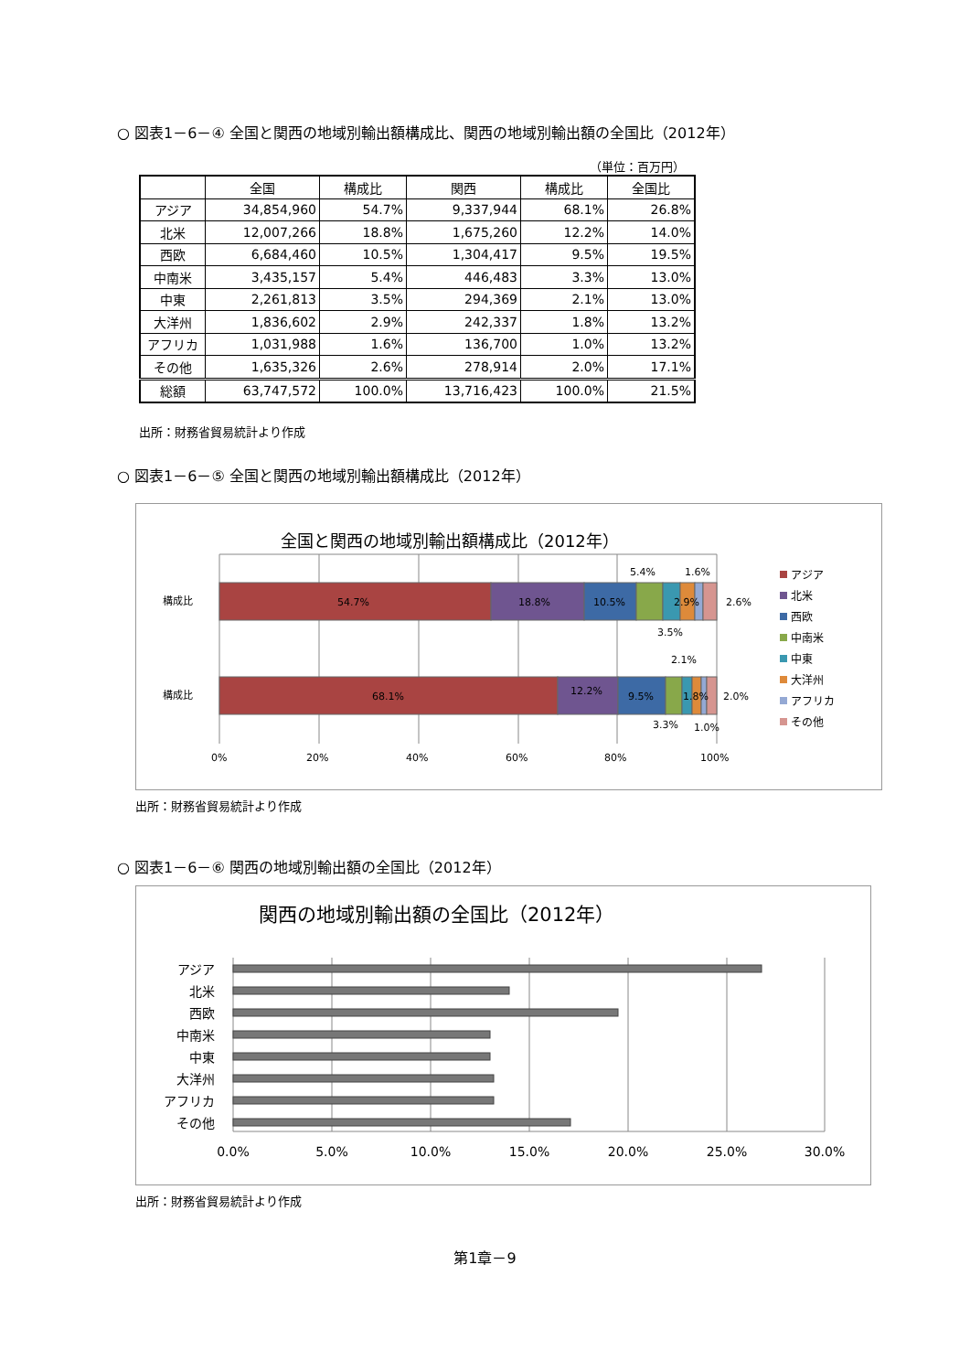○ 図表1－6－④ 全国と関西の地域別輸出額構成比、関西の地域別輸出額の全国比（2012年）
（単位：百万円）
| | 全国 | 構成比 | 関西 | 構成比 | 全国比 |
| --- | --- | --- | --- | --- | --- |
| アジア | 34,854,960 | 54.7% | 9,337,944 | 68.1% | 26.8% |
| 北米 | 12,007,266 | 18.8% | 1,675,260 | 12.2% | 14.0% |
| 西欧 | 6,684,460 | 10.5% | 1,304,417 | 9.5% | 19.5% |
| 中南米 | 3,435,157 | 5.4% | 446,483 | 3.3% | 13.0% |
| 中東 | 2,261,813 | 3.5% | 294,369 | 2.1% | 13.0% |
| 大洋州 | 1,836,602 | 2.9% | 242,337 | 1.8% | 13.2% |
| アフリカ | 1,031,988 | 1.6% | 136,700 | 1.0% | 13.2% |
| その他 | 1,635,326 | 2.6% | 278,914 | 2.0% | 17.1% |
| 総額 | 63,747,572 | 100.0% | 13,716,423 | 100.0% | 21.5% |
出所：財務省貿易統計より作成
○ 図表1－6－⑤ 全国と関西の地域別輸出額構成比（2012年）
全国と関西の地域別輸出額構成比（2012年）
構成比
構成比
54.7%
18.8%
10.5%
2.9%
68.1%
12.2%
9.5%
1.8%
5.4%
1.6%
2.6%
3.5%
2.1%
2.0%
3.3%
1.0%
0%
20%
40%
60%
80%
100%
アジア
北米
西欧
中南米
中東
大洋州
アフリカ
その他
出所：財務省貿易統計より作成
○ 図表1－6－⑥ 関西の地域別輸出額の全国比（2012年）
関西の地域別輸出額の全国比（2012年）
アジア
北米
西欧
中南米
中東
大洋州
アフリカ
その他
0.0%
5.0%
10.0%
15.0%
20.0%
25.0%
30.0%
出所：財務省貿易統計より作成
第1章－9